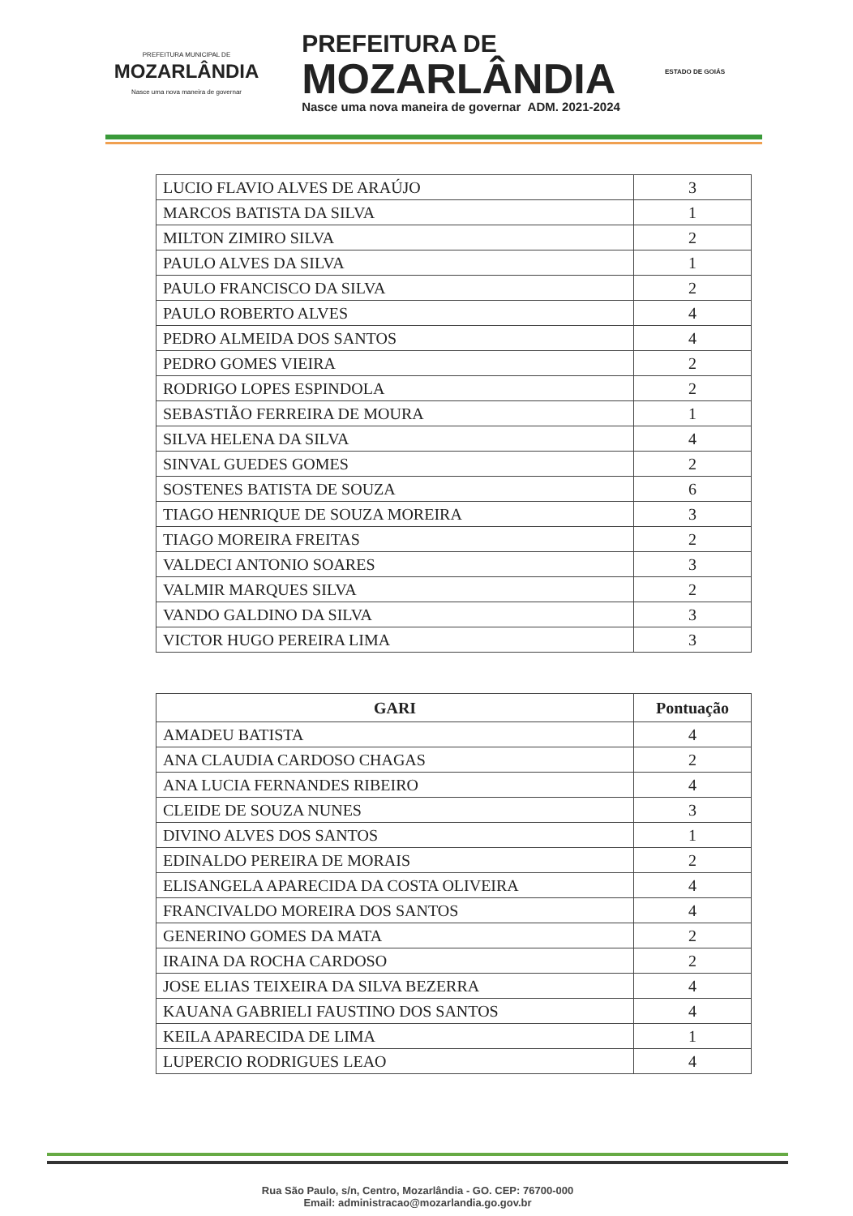PREFEITURA MUNICIPAL DE
MOZARLÂNDIA
Nasce uma nova maneira de governar
PREFEITURA DE
MOZARLÂNDIA
Nasce uma nova maneira de governar ADM. 2021-2024
ESTADO DE GOIÁS
| LUCIO FLAVIO ALVES DE ARAÚJO | 3 |
| MARCOS BATISTA DA SILVA | 1 |
| MILTON ZIMIRO SILVA | 2 |
| PAULO ALVES DA SILVA | 1 |
| PAULO FRANCISCO DA SILVA | 2 |
| PAULO ROBERTO ALVES | 4 |
| PEDRO ALMEIDA DOS SANTOS | 4 |
| PEDRO GOMES VIEIRA | 2 |
| RODRIGO LOPES ESPINDOLA | 2 |
| SEBASTIÃO FERREIRA DE MOURA | 1 |
| SILVA HELENA DA SILVA | 4 |
| SINVAL GUEDES GOMES | 2 |
| SOSTENES BATISTA DE SOUZA | 6 |
| TIAGO HENRIQUE DE SOUZA MOREIRA | 3 |
| TIAGO MOREIRA FREITAS | 2 |
| VALDECI ANTONIO SOARES | 3 |
| VALMIR MARQUES SILVA | 2 |
| VANDO GALDINO DA SILVA | 3 |
| VICTOR HUGO PEREIRA LIMA | 3 |
| GARI | Pontuação |
| --- | --- |
| AMADEU BATISTA | 4 |
| ANA CLAUDIA CARDOSO CHAGAS | 2 |
| ANA LUCIA FERNANDES RIBEIRO | 4 |
| CLEIDE DE SOUZA NUNES | 3 |
| DIVINO ALVES DOS SANTOS | 1 |
| EDINALDO PEREIRA DE MORAIS | 2 |
| ELISANGELA APARECIDA DA COSTA OLIVEIRA | 4 |
| FRANCIVALDO MOREIRA DOS SANTOS | 4 |
| GENERINO GOMES DA MATA | 2 |
| IRAINA DA ROCHA CARDOSO | 2 |
| JOSE ELIAS TEIXEIRA DA SILVA BEZERRA | 4 |
| KAUANA GABRIELI FAUSTINO DOS SANTOS | 4 |
| KEILA APARECIDA DE LIMA | 1 |
| LUPERCIO RODRIGUES LEAO | 4 |
Rua São Paulo, s/n, Centro, Mozarlândia - GO. CEP: 76700-000
Email: administracao@mozarlandia.go.gov.br